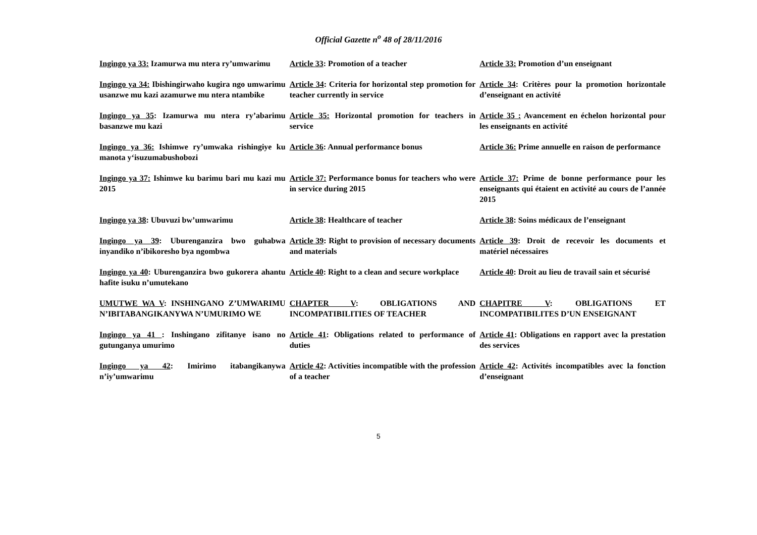Official Gazette n<sup>o</sup> 48 of 28/11/2016
| Ingingo ya 33: Izamurwa mu ntera ry’umwarimu | Article 33 : Promotion of a teacher | Article 33: Promotion d’un enseignant |
| Ingingo ya 34: Ibishingirwaho kugira ngo umwarimu usanzwe mu kazi azamurwe mu ntera ntambike | Article 34 : Criteria for horizontal step promotion for teacher currently in service | Article 34 : Critères pour la promotion horizontale d’enseignant en activité |
| Ingingo ya 35 : Izamurwa mu ntera ry’abarimu basanzwe mu kazi | Article 35: Horizontal promotion for teachers in service | Article 35 : Avancement en échelon horizontal pour les enseignants en activité |
| Ingingo ya 36: Ishimwe ry’umwaka rishingiye ku manota y‘isuzumabushobozi | Article 36 : Annual performance bonus | Article 36: Prime annuelle en raison de performance |
| Ingingo ya 37: Ishimwe ku barimu bari mu kazi mu 2015 | Article 37: Performance bonus for teachers who were in service during 2015 | Article 37: Prime de bonne performance pour les enseignants qui étaient en activité au cours de l’année 2015 |
| Ingingo ya 38 : Ubuvuzi bw’umwarimu | Article 38 : Healthcare of teacher | Article 38 : Soins médicaux de l’enseignant |
| Ingingo ya 39 : Uburenganzira bwo guhabwa inyandiko n’ibikoresho bya ngombwa | Article 39 : Right to provision of necessary documents and materials | Article 39 : Droit de recevoir les documents et matériel nécessaires |
| Ingingo ya 40 : Uburenganzira bwo gukorera ahantu hafite isuku n’umutekano | Article 40 : Right to a clean and secure workplace | Article 40 : Droit au lieu de travail sain et sécurisé |
| UMUTWE WA V : INSHINGANO Z’UMWARIMU N’IBITABANGIKANYWA N’UMURIMO WE | CHAPTER V : OBLIGATIONS AND INCOMPATIBILITIES OF TEACHER | CHAPITRE V : OBLIGATIONS ET INCOMPATIBILITES D’UN ENSEIGNANT |
| Ingingo ya 41 : Inshingano zifitanye isano no gutunganya umurimo | Article 41 : Obligations related to performance of duties | Article 41 : Obligations en rapport avec la prestation des services |
| Ingingo ya 42 : Imirimo itabangikanywa n’iy’umwarimu | Article 42 : Activities incompatible with the profession of a teacher | Article 42 : Activités incompatibles avec la fonction d’enseignant |
5